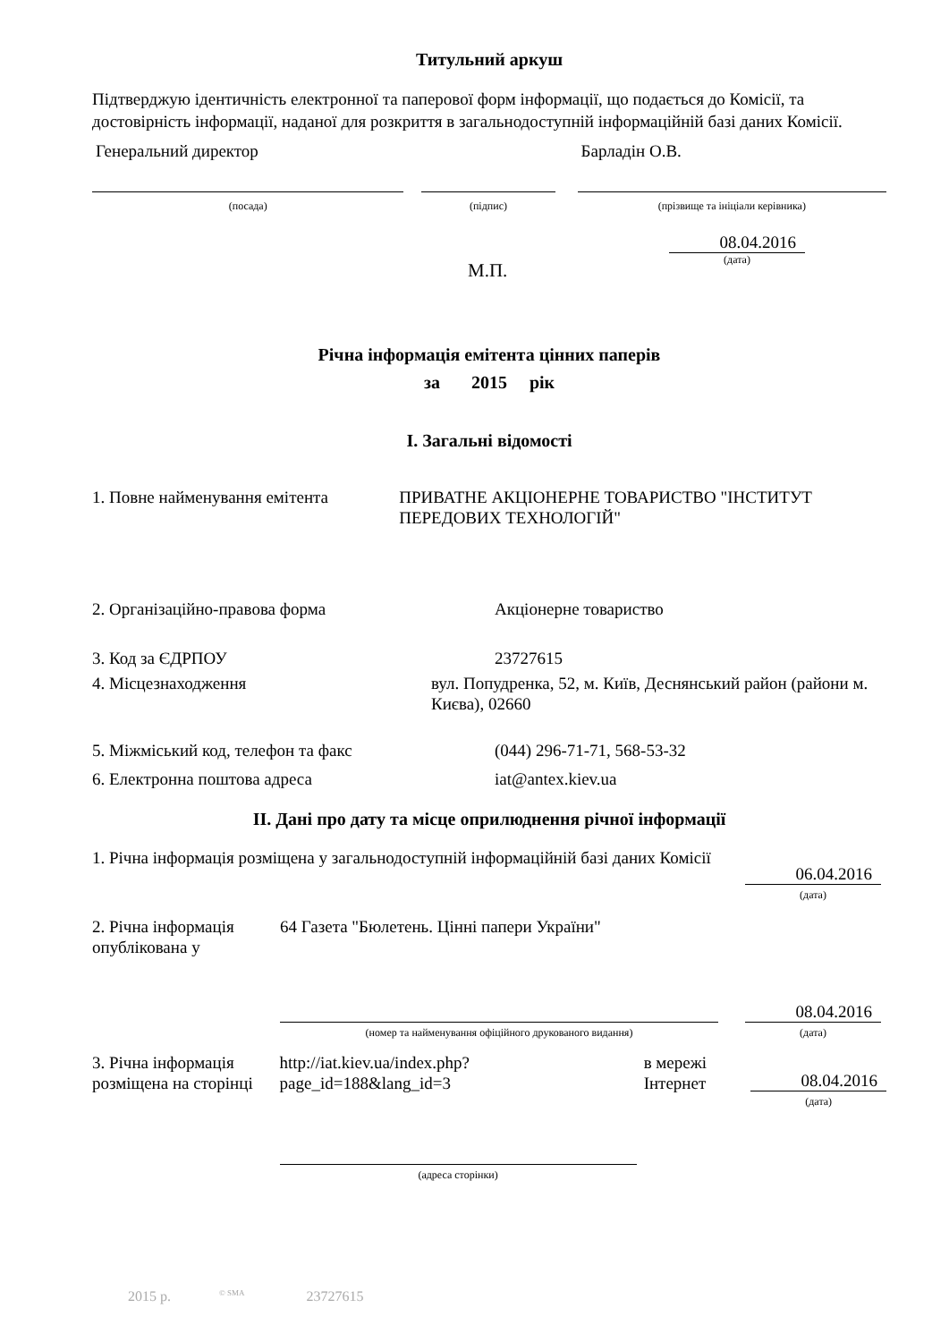Титульний аркуш
Підтверджую ідентичність електронної та паперової форм інформації, що подається до Комісії, та достовірність інформації, наданої для розкриття в загальнодоступній інформаційній базі даних Комісії.
Генеральний директор
(посада)
(підпис)
Барладін О.В.
(прізвище та ініціали керівника)
М.П.
08.04.2016
(дата)
Річна інформація емітента цінних паперів
за 2015 рік
I. Загальні відомості
1. Повне найменування емітента ПРИВАТНЕ АКЦІОНЕРНЕ ТОВАРИСТВО "ІНСТИТУТ ПЕРЕДОВИХ ТЕХНОЛОГІЙ"
2. Організаційно-правова форма Акціонерне товариство
3. Код за ЄДРПОУ 23727615
4. Місцезнаходження вул. Попудренка, 52, м. Київ, Деснянський район (райони м. Києва), 02660
5. Міжміський код, телефон та факс (044) 296-71-71, 568-53-32
6. Електронна поштова адреса iat@antex.kiev.ua
II. Дані про дату та місце оприлюднення річної інформації
1. Річна інформація розміщена у загальнодоступній інформаційній базі даних Комісії
06.04.2016
(дата)
2. Річна інформація опублікована у
64 Газета "Бюлетень. Цінні папери України"
(номер та найменування офіційного друкованого видання)
08.04.2016
(дата)
3. Річна інформація розміщена на сторінці
http://iat.kiev.ua/index.php?page_id=188&lang_id=3
(адреса сторінки)
в мережі Інтернет
08.04.2016
(дата)
2015 р. <sup>© SMA</sup> 23727615